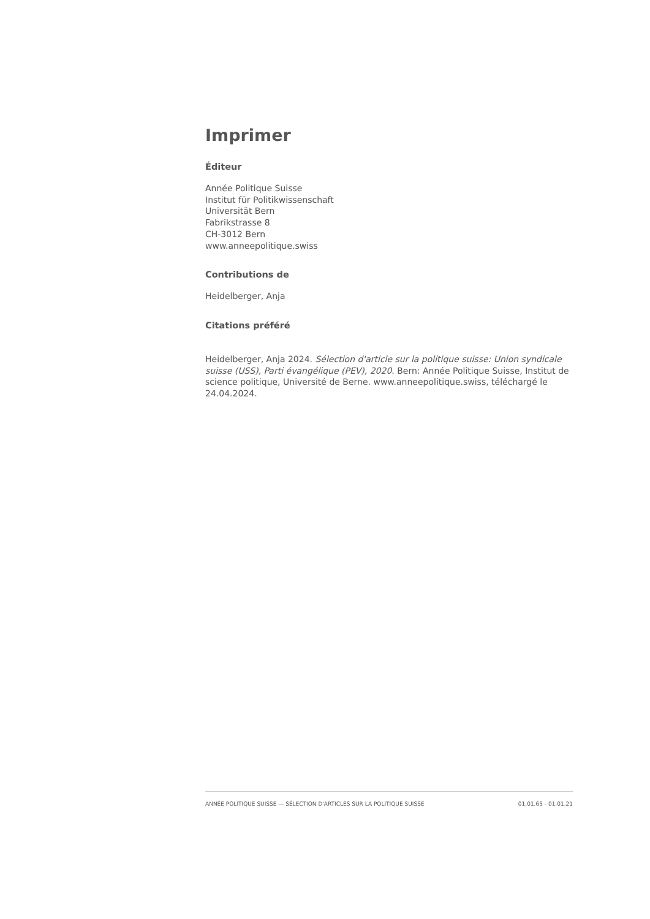Imprimer
Éditeur
Année Politique Suisse
Institut für Politikwissenschaft
Universität Bern
Fabrikstrasse 8
CH-3012 Bern
www.anneepolitique.swiss
Contributions de
Heidelberger, Anja
Citations préféré
Heidelberger, Anja 2024. Sélection d'article sur la politique suisse: Union syndicale suisse (USS), Parti évangélique (PEV), 2020. Bern: Année Politique Suisse, Institut de science politique, Université de Berne. www.anneepolitique.swiss, téléchargé le 24.04.2024.
ANNÉE POLITIQUE SUISSE — SÉLECTION D'ARTICLES SUR LA POLITIQUE SUISSE 01.01.65 - 01.01.21